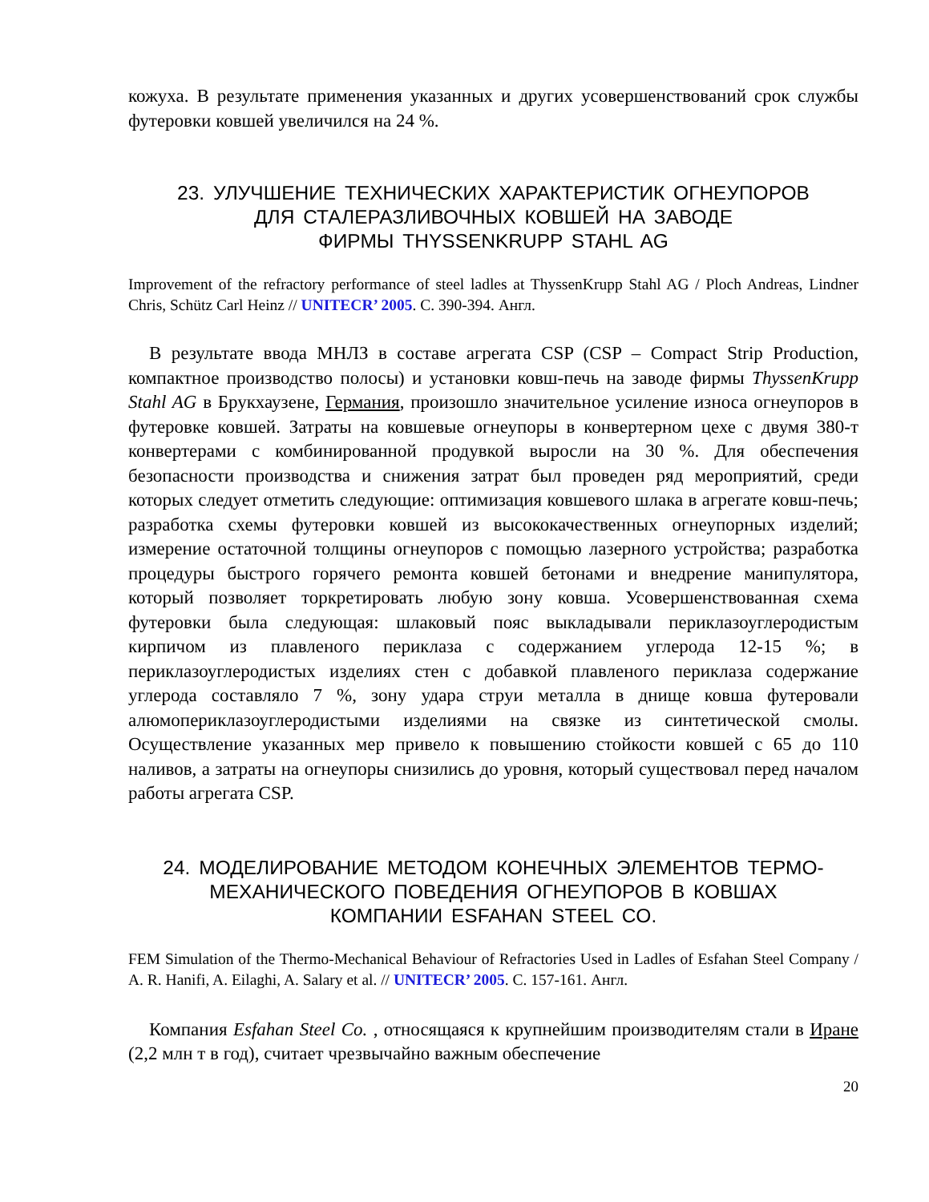кожуха. В результате применения указанных и других усовершенствований срок службы футеровки ковшей увеличился на 24 %.
23. УЛУЧШЕНИЕ ТЕХНИЧЕСКИХ ХАРАКТЕРИСТИК ОГНЕУПОРОВ
ДЛЯ СТАЛЕРАЗЛИВОЧНЫХ КОВШЕЙ НА ЗАВОДЕ
ФИРМЫ THYSSENKRUPP STAHL AG
Improvement of the refractory performance of steel ladles at ThyssenKrupp Stahl AG / Ploch Andreas, Lindner Chris, Schütz Carl Heinz // UNITECR’ 2005. С. 390-394. Англ.
В результате ввода МНЛЗ в составе агрегата CSP (CSP – Compact Strip Production, компактное производство полосы) и установки ковш-печь на заводе фирмы ThyssenKrupp Stahl AG в Брукхаузене, Германия, произошло значительное усиление износа огнеупоров в футеровке ковшей. Затраты на ковшевые огнеупоры в конвертерном цехе с двумя 380-т конвертерами с комбинированной продувкой выросли на 30 %. Для обеспечения безопасности производства и снижения затрат был проведен ряд мероприятий, среди которых следует отметить следующие: оптимизация ковшевого шлака в агрегате ковш-печь; разработка схемы футеровки ковшей из высококачественных огнеупорных изделий; измерение остаточной толщины огнеупоров с помощью лазерного устройства; разработка процедуры быстрого горячего ремонта ковшей бетонами и внедрение манипулятора, который позволяет торкретировать любую зону ковша. Усовершенствованная схема футеровки была следующая: шлаковый пояс выкладывали периклазоуглеродистым кирпичом из плавленого периклаза с содержанием углерода 12-15 %; в периклазоуглеродистых изделиях стен с добавкой плавленого периклаза содержание углерода составляло 7 %, зону удара струи металла в днище ковша футеровали алюмопериклазоуглеродистыми изделиями на связке из синтетической смолы. Осуществление указанных мер привело к повышению стойкости ковшей с 65 до 110 наливов, а затраты на огнеупоры снизились до уровня, который существовал перед началом работы агрегата CSP.
24. МОДЕЛИРОВАНИЕ МЕТОДОМ КОНЕЧНЫХ ЭЛЕМЕНТОВ ТЕРМО-
МЕХАНИЧЕСКОГО ПОВЕДЕНИЯ ОГНЕУПОРОВ В КОВШАХ
КОМПАНИИ ESFAHAN STEEL CO.
FEM Simulation of the Thermo-Mechanical Behaviour of Refractories Used in Ladles of Esfahan Steel Company / A. R. Hanifi, A. Eilaghi, A. Salary et al. // UNITECR’ 2005. С. 157-161. Англ.
Компания Esfahan Steel Co. , относящаяся к крупнейшим производителям стали в Иране (2,2 млн т в год), считает чрезвычайно важным обеспечение
20